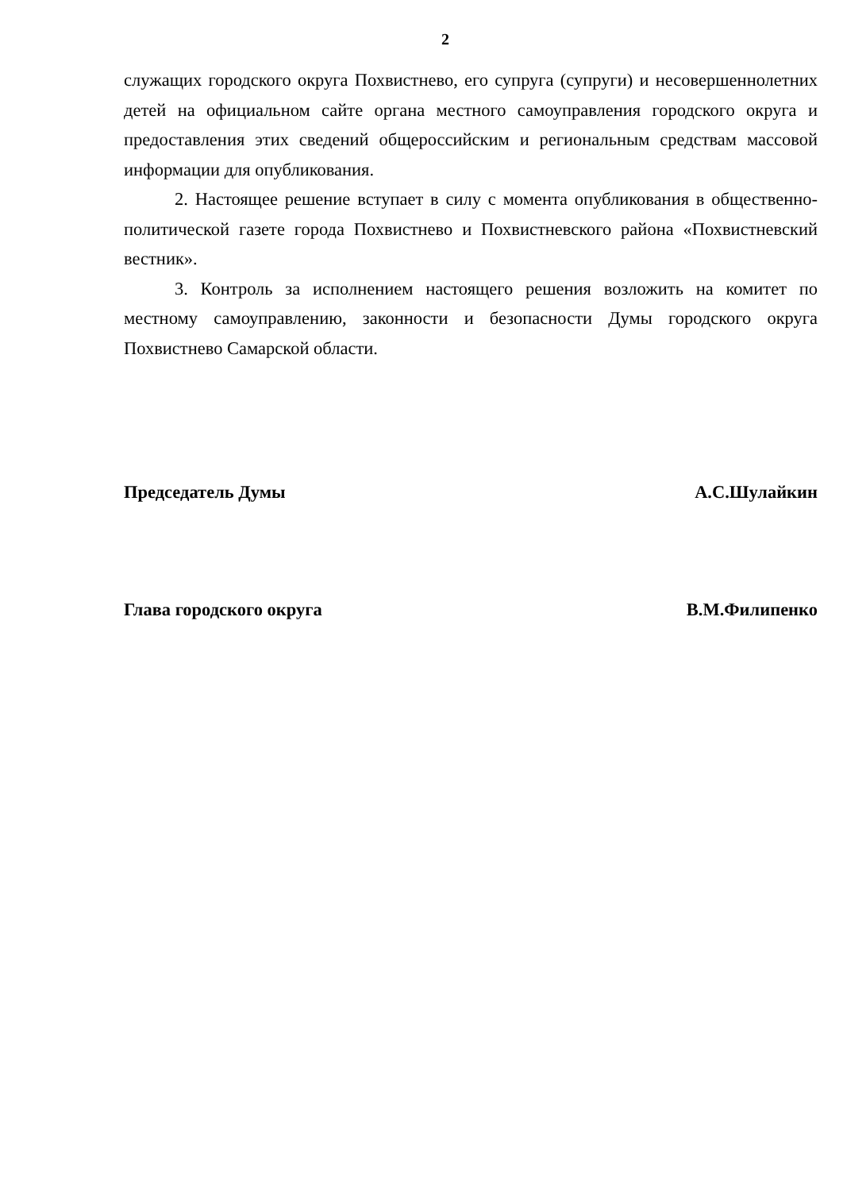2
служащих городского округа Похвистнево, его супруга (супруги) и несовершеннолетних детей на официальном сайте органа местного самоуправления городского округа и предоставления этих сведений общероссийским и региональным средствам массовой информации для опубликования.
2. Настоящее решение вступает в силу с момента опубликования в общественно-политической газете города Похвистнево и Похвистневского района «Похвистневский вестник».
3. Контроль за исполнением настоящего решения возложить на комитет по местному самоуправлению, законности и безопасности Думы городского округа Похвистнево Самарской области.
Председатель Думы А.С.Шулайкин
Глава городского округа В.М.Филипенко